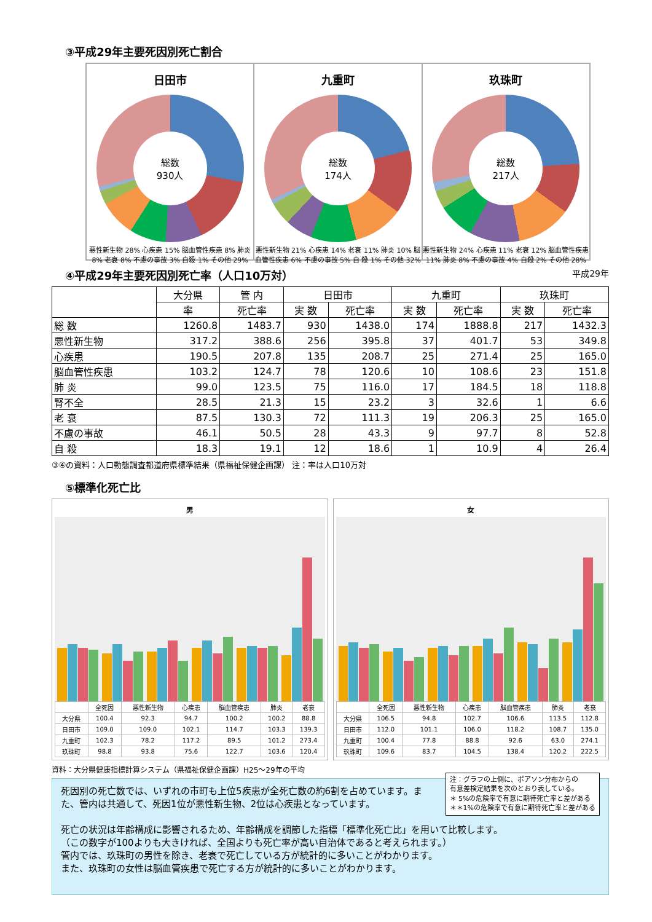③平成29年主要死因別死亡割合
日田市
総数
930人
悪性新生物 28% 心疾患 15% 脳血管性疾患 8% 肺炎 8% 老衰 8% 不慮の事故 3% 自殺 1% その他 29%
九重町
総数
174人
悪性新生物 21% 心疾患 14% 老衰 11% 肺炎 10% 脳血管性疾患 6% 不慮の事故 5% 自 殺 1% その他 32%
玖珠町
総数
217人
悪性新生物 24% 心疾患 11% 老衰 12% 脳血管性疾患 11% 肺炎 8% 不慮の事故 4% 自殺 2% その他 28%
④平成29年主要死因別死亡率（人口10万対） 平成29年
| | 大分県 | 管 内 | 日田市 | | 九重町 | | 玖珠町 | |
| --- | --- | --- | --- | --- | --- | --- | --- | --- |
| | 率 | 死亡率 | 実 数 | 死亡率 | 実 数 | 死亡率 | 実 数 | 死亡率 |
| 総 数 | 1260.8 | 1483.7 | 930 | 1438.0 | 174 | 1888.8 | 217 | 1432.3 |
| 悪性新生物 | 317.2 | 388.6 | 256 | 395.8 | 37 | 401.7 | 53 | 349.8 |
| 心疾患 | 190.5 | 207.8 | 135 | 208.7 | 25 | 271.4 | 25 | 165.0 |
| 脳血管性疾患 | 103.2 | 124.7 | 78 | 120.6 | 10 | 108.6 | 23 | 151.8 |
| 肺 炎 | 99.0 | 123.5 | 75 | 116.0 | 17 | 184.5 | 18 | 118.8 |
| 腎不全 | 28.5 | 21.3 | 15 | 23.2 | 3 | 32.6 | 1 | 6.6 |
| 老 衰 | 87.5 | 130.3 | 72 | 111.3 | 19 | 206.3 | 25 | 165.0 |
| 不慮の事故 | 46.1 | 50.5 | 28 | 43.3 | 9 | 97.7 | 8 | 52.8 |
| 自 殺 | 18.3 | 19.1 | 12 | 18.6 | 1 | 10.9 | 4 | 26.4 |
③④の資料：人口動態調査都道府県標準結果（県福祉保健企画課） 注：率は人口10万対
⑤標準化死亡比
男
| | 全死因 | 悪性新生物 | 心疾患 | 脳血管疾患 | 肺炎 | 老衰 |
| 大分県 | 100.4 | 92.3 | 94.7 | 100.2 | 100.2 | 88.8 |
| 日田市 | 109.0 | 109.0 | 102.1 | 114.7 | 103.3 | 139.3 |
| 九重町 | 102.3 | 78.2 | 117.2 | 89.5 | 101.2 | 273.4 |
| 玖珠町 | 98.8 | 93.8 | 75.6 | 122.7 | 103.6 | 120.4 |
女
| | 全死因 | 悪性新生物 | 心疾患 | 脳血管疾患 | 肺炎 | 老衰 |
| 大分県 | 106.5 | 94.8 | 102.7 | 106.6 | 113.5 | 112.8 |
| 日田市 | 112.0 | 101.1 | 106.0 | 118.2 | 108.7 | 135.0 |
| 九重町 | 100.4 | 77.8 | 88.8 | 92.6 | 63.0 | 274.1 |
| 玖珠町 | 109.6 | 83.7 | 104.5 | 138.4 | 120.2 | 222.5 |
資料：大分県健康指標計算システム（県福祉保健企画課）H25～29年の平均
注：グラフの上側に、ポアソン分布からの
有意差検定結果を次のとおり表している。
＊ 5%の危険率で有意に期待死亡率と差がある
＊＊1%の危険率で有意に期待死亡率と差がある
死因別の死亡数では、いずれの市町も上位5疾患が全死亡数の約6割を占めています。また、管内は共通して、死因1位が悪性新生物、2位は心疾患となっています。
死亡の状況は年齢構成に影響されるため、年齢構成を調節した指標「標準化死亡比」を用いて比較します。
（この数字が100よりも大きければ、全国よりも死亡率が高い自治体であると考えられます。）
管内では、玖珠町の男性を除き、老衰で死亡している方が統計的に多いことがわかります。
また、玖珠町の女性は脳血管疾患で死亡する方が統計的に多いことがわかります。